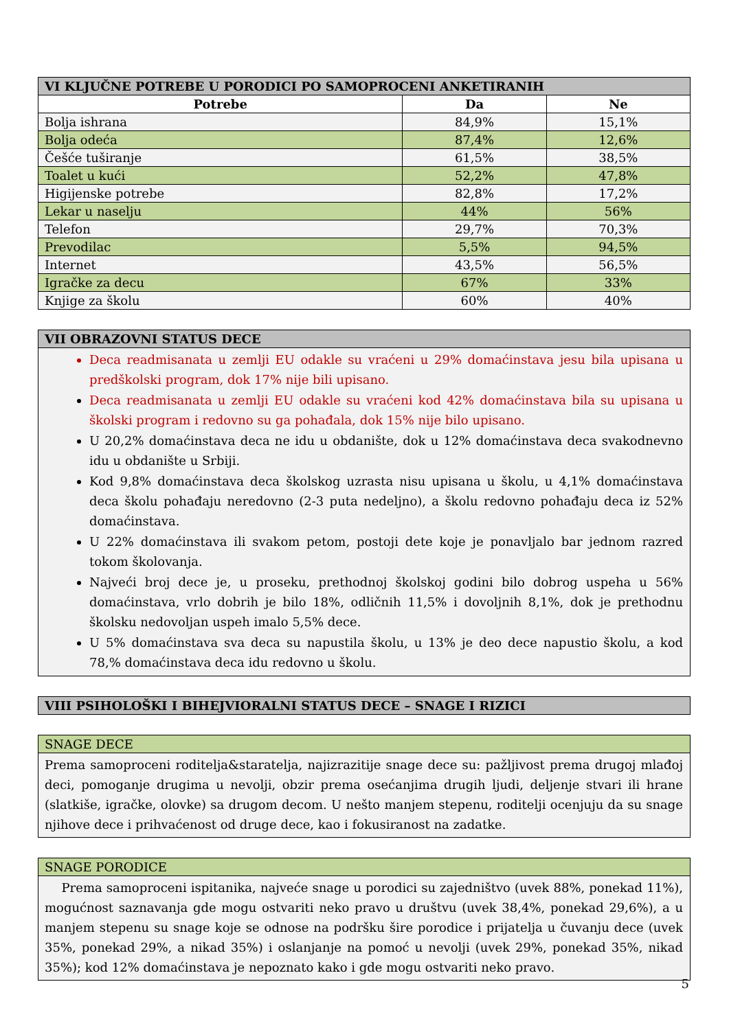| VI KLJUČNE POTREBE U PORODICI PO SAMOPROCENI ANKETIRANIH | | |
| --- | --- | --- |
| Potrebe | Da | Ne |
| Bolja ishrana | 84,9% | 15,1% |
| Bolja odeća | 87,4% | 12,6% |
| Češće tuširanje | 61,5% | 38,5% |
| Toalet u kući | 52,2% | 47,8% |
| Higijenske potrebe | 82,8% | 17,2% |
| Lekar u naselju | 44% | 56% |
| Telefon | 29,7% | 70,3% |
| Prevodilac | 5,5% | 94,5% |
| Internet | 43,5% | 56,5% |
| Igračke za decu | 67% | 33% |
| Knjige za školu | 60% | 40% |
VII OBRAZOVNI STATUS DECE
Deca readmisanata u zemlji EU odakle su vraćeni u 29% domaćinstava jesu bila upisana u predškolski program, dok 17% nije bili upisano.
Deca readmisanata u zemlji EU odakle su vraćeni kod 42% domaćinstava bila su upisana u školski program i redovno su ga pohađala, dok 15% nije bilo upisano.
U 20,2% domaćinstava deca ne idu u obdanište, dok u 12% domaćinstava deca svakodnevno idu u obdanište u Srbiji.
Kod 9,8% domaćinstava deca školskog uzrasta nisu upisana u školu, u 4,1% domaćinstava deca školu pohađaju neredovno (2-3 puta nedeljno), a školu redovno pohađaju deca iz 52% domaćinstava.
U 22% domaćinstava ili svakom petom, postoji dete koje je ponavljalo bar jednom razred tokom školovanja.
Najveći broj dece je, u proseku, prethodnoj školskoj godini bilo dobrog uspeha u 56% domaćinstava, vrlo dobrih je bilo 18%, odličnih 11,5% i dovoljnih 8,1%, dok je prethodnu školsku nedovoljan uspeh imalo 5,5% dece.
U 5% domaćinstava sva deca su napustila školu, u 13% je deo dece napustio školu, a kod 78,% domaćinstava deca idu redovno u školu.
VIII PSIHOLOŠKI I BIHEJVIORALNI STATUS DECE – SNAGE I RIZICI
SNAGE DECE
Prema samoproceni roditelja&staratelja, najizrazitije snage dece su: pažljivost prema drugoj mlađoj deci, pomoganje drugima u nevolji, obzir prema osećanjima drugih ljudi, deljenje stvari ili hrane (slatkiše, igračke, olovke) sa drugom decom. U nešto manjem stepenu, roditelji ocenjuju da su snage njihove dece i prihvaćenost od druge dece, kao i fokusiranost na zadatke.
SNAGE PORODICE
Prema samoproceni ispitanika, najveće snage u porodici su zajedništvo (uvek 88%, ponekad 11%), mogućnost saznavanja gde mogu ostvariti neko pravo u društvu (uvek 38,4%, ponekad 29,6%), a u manjem stepenu su snage koje se odnose na podršku šire porodice i prijatelja u čuvanju dece (uvek 35%, ponekad 29%, a nikad 35%) i oslanjanje na pomoć u nevolji (uvek 29%, ponekad 35%, nikad 35%); kod 12% domaćinstava je nepoznato kako i gde mogu ostvariti neko pravo.
5